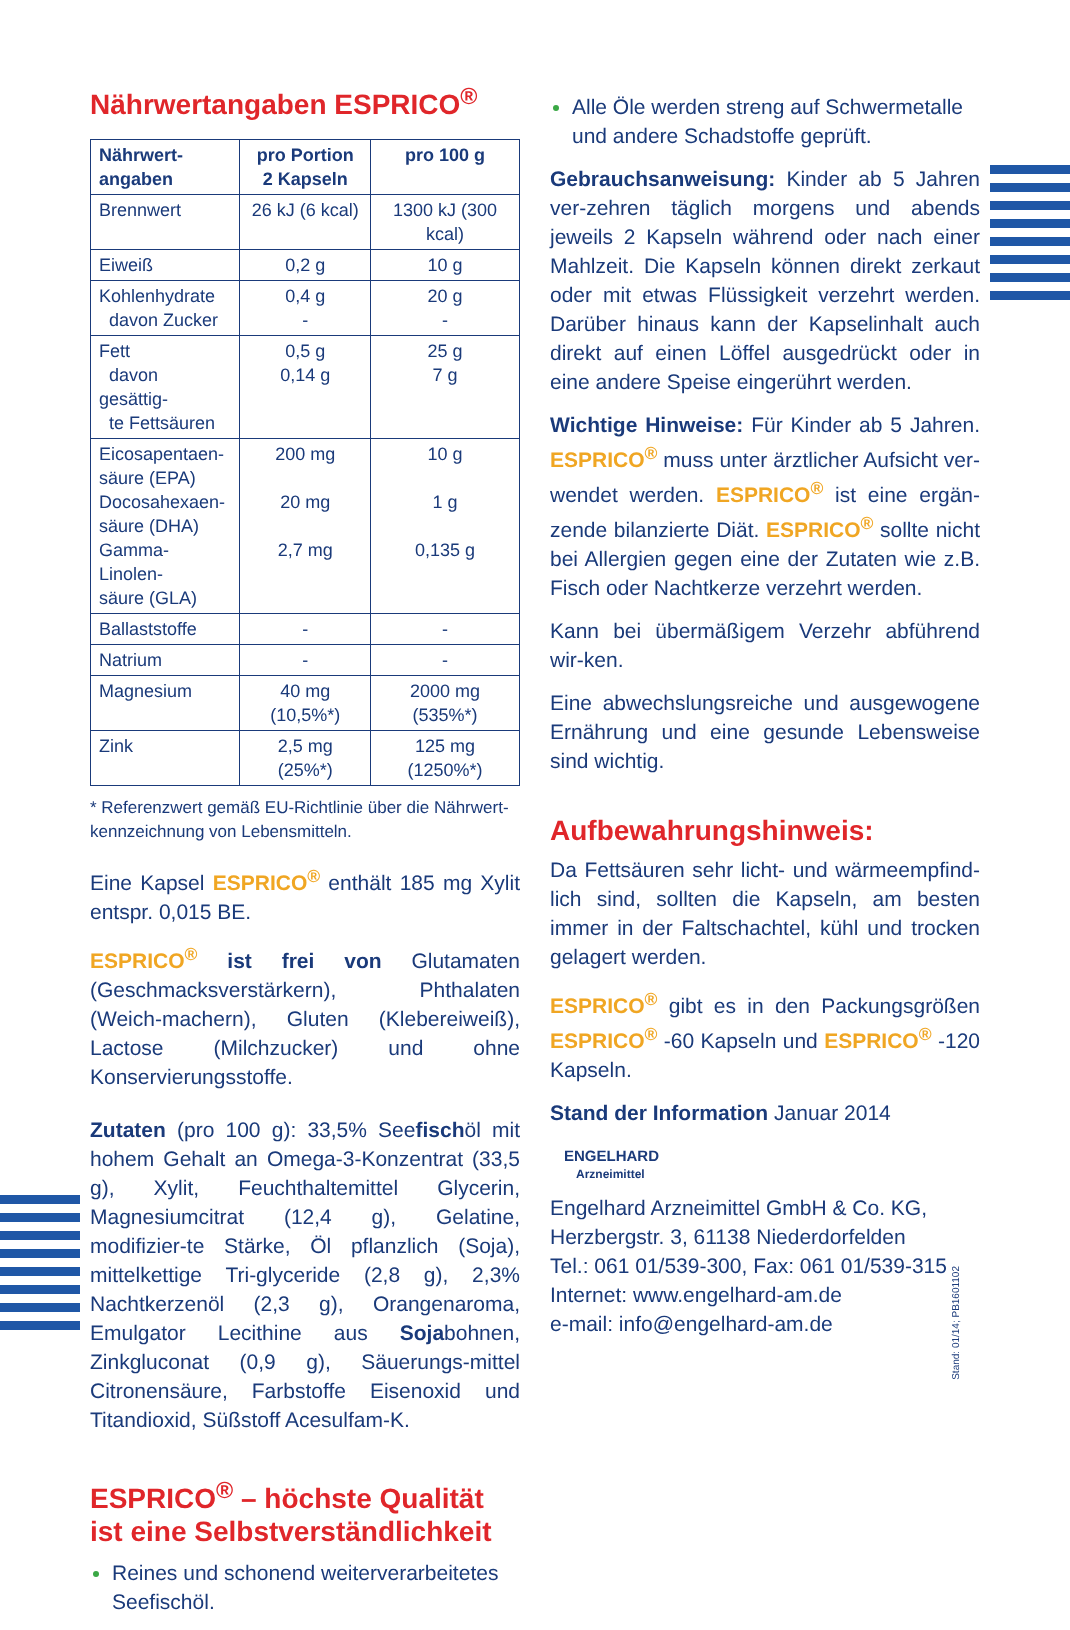Nährwertangaben ESPRICO<sup>®</sup>
| Nährwert- angaben | pro Portion 2 Kapseln | pro 100 g |
| --- | --- | --- |
| Brennwert | 26 kJ (6 kcal) | 1300 kJ (300 kcal) |
| Eiweiß | 0,2 g | 10 g |
| Kohlenhydrate davon Zucker | 0,4 g - | 20 g - |
| Fett davon gesättig- te Fettsäuren | 0,5 g 0,14 g | 25 g 7 g |
| Eicosapentaen- säure (EPA) Docosahexaen- säure (DHA) Gamma-Linolen- säure (GLA) | 200 mg 20 mg 2,7 mg | 10 g 1 g 0,135 g |
| Ballaststoffe | - | - |
| Natrium | - | - |
| Magnesium | 40 mg (10,5%*) | 2000 mg (535%*) |
| Zink | 2,5 mg (25%*) | 125 mg (1250%*) |
* Referenzwert gemäß EU-Richtlinie über die Nährwert-kennzeichnung von Lebensmitteln.
Eine Kapsel ESPRICO<sup>®</sup> enthält 185 mg Xylit entspr. 0,015 BE.
ESPRICO<sup>®</sup> ist frei von Glutamaten (Geschmacksverstärkern), Phthalaten (Weich-machern), Gluten (Klebereiweiß), Lactose (Milchzucker) und ohne Konservierungsstoffe.
Zutaten (pro 100 g): 33,5% Seefischöl mit hohem Gehalt an Omega-3-Konzentrat (33,5 g), Xylit, Feuchthaltemittel Glycerin, Magnesiumcitrat (12,4 g), Gelatine, modifizier-te Stärke, Öl pflanzlich (Soja), mittelkettige Tri-glyceride (2,8 g), 2,3% Nachtkerzenöl (2,3 g), Orangenaroma, Emulgator Lecithine aus Sojabohnen, Zinkgluconat (0,9 g), Säuerungs-mittel Citronensäure, Farbstoffe Eisenoxid und Titandioxid, Süßstoff Acesulfam-K.
ESPRICO<sup>®</sup> – höchste Qualität ist eine Selbstverständlichkeit
Reines und schonend weiterverarbeitetes Seefischöl.
Alle Öle werden streng auf Schwermetalle und andere Schadstoffe geprüft.
Gebrauchsanweisung: Kinder ab 5 Jahren ver-zehren täglich morgens und abends jeweils 2 Kapseln während oder nach einer Mahlzeit. Die Kapseln können direkt zerkaut oder mit etwas Flüssigkeit verzehrt werden. Darüber hinaus kann der Kapselinhalt auch direkt auf einen Löffel ausgedrückt oder in eine andere Speise eingerührt werden.
Wichtige Hinweise: Für Kinder ab 5 Jahren. ESPRICO<sup>®</sup> muss unter ärztlicher Aufsicht ver-wendet werden. ESPRICO<sup>®</sup> ist eine ergän-zende bilanzierte Diät. ESPRICO<sup>®</sup> sollte nicht bei Allergien gegen eine der Zutaten wie z.B. Fisch oder Nachtkerze verzehrt werden.
Kann bei übermäßigem Verzehr abführend wir-ken.
Eine abwechslungsreiche und ausgewogene Ernährung und eine gesunde Lebensweise sind wichtig.
Aufbewahrungshinweis:
Da Fettsäuren sehr licht- und wärmeempfind-lich sind, sollten die Kapseln, am besten immer in der Faltschachtel, kühl und trocken gelagert werden.
ESPRICO<sup>®</sup> gibt es in den Packungsgrößen ESPRICO<sup>®</sup> -60 Kapseln und ESPRICO<sup>®</sup> -120 Kapseln.
Stand der Information Januar 2014
ENGELHARD
Arzneimittel
Engelhard Arzneimittel GmbH & Co. KG,
Herzbergstr. 3, 61138 Niederdorfelden
Tel.: 061 01/539-300, Fax: 061 01/539-315
Internet: www.engelhard-am.de
e-mail: info@engelhard-am.de
Stand: 01/14; PB1601102